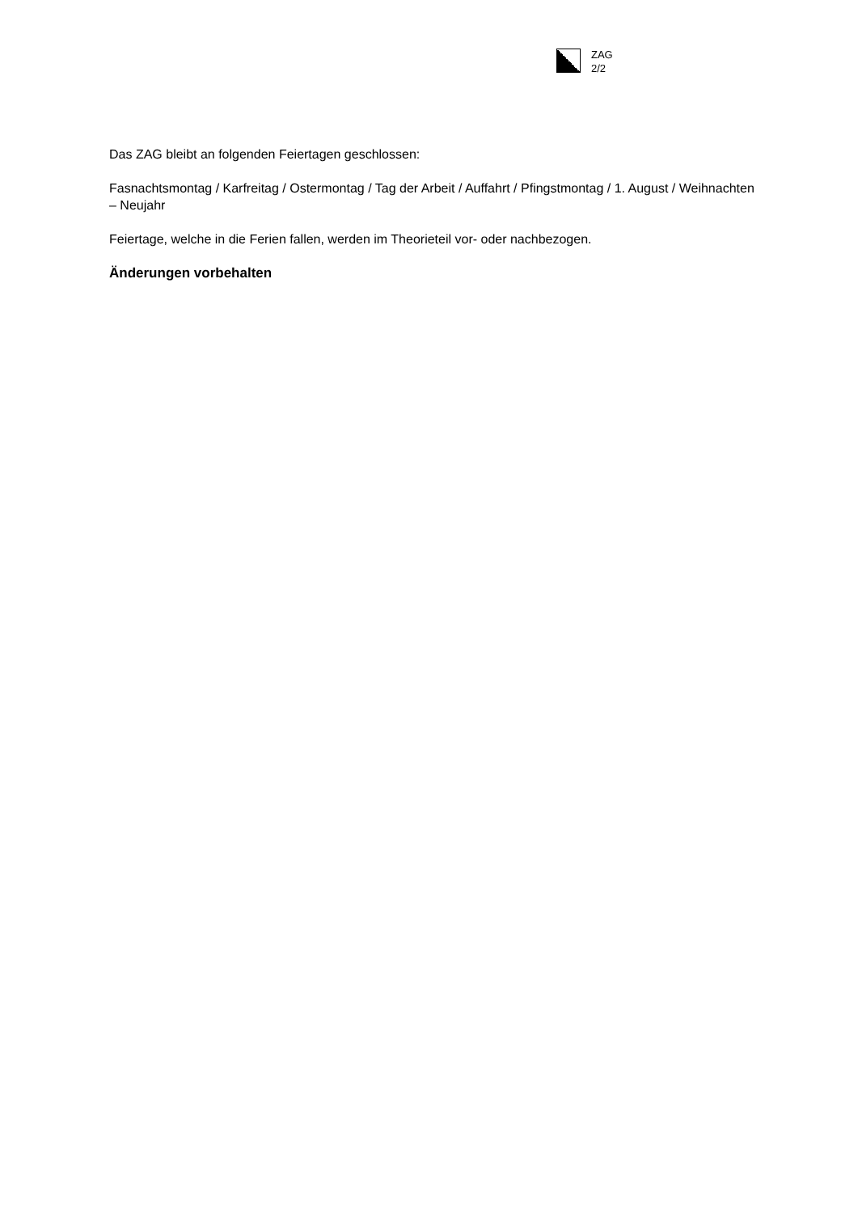ZAG
2/2
Das ZAG bleibt an folgenden Feiertagen geschlossen:
Fasnachtsmontag / Karfreitag / Ostermontag / Tag der Arbeit / Auffahrt / Pfingstmontag / 1. August / Weihnachten – Neujahr
Feiertage, welche in die Ferien fallen, werden im Theorieteil vor- oder nachbezogen.
Änderungen vorbehalten